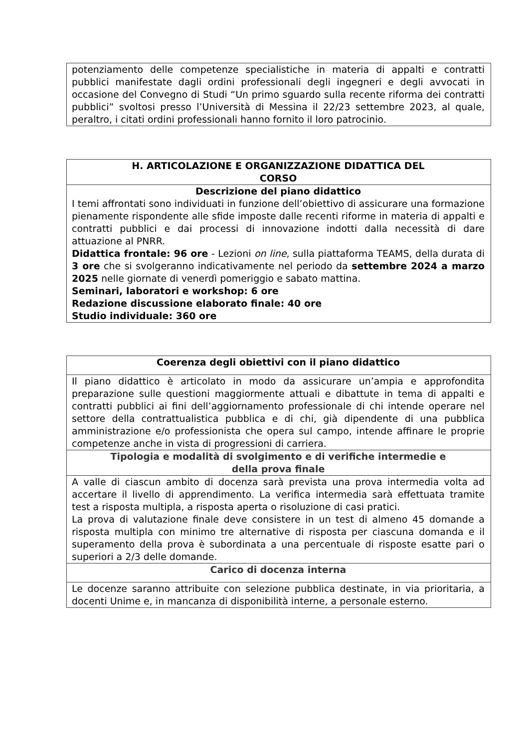| potenziamento delle competenze specialistiche in materia di appalti e contratti pubblici manifestate dagli ordini professionali degli ingegneri e degli avvocati in occasione del Convegno di Studi “Un primo sguardo sulla recente riforma dei contratti pubblici” svoltosi presso l’Università di Messina il 22/23 settembre 2023, al quale, peraltro, i citati ordini professionali hanno fornito il loro patrocinio. |
| H. ARTICOLAZIONE E ORGANIZZAZIONE DIDATTICA DEL CORSO |
| Descrizione del piano didattico I temi affrontati sono individuati in funzione dell’obiettivo di assicurare una formazione pienamente rispondente alle sfide imposte dalle recenti riforme in materia di appalti e contratti pubblici e dai processi di innovazione indotti dalla necessità di dare attuazione al PNRR. Didattica frontale: 96 ore - Lezioni on line , sulla piattaforma TEAMS, della durata di 3 ore che si svolgeranno indicativamente nel periodo da settembre 2024 a marzo 2025 nelle giornate di venerdì pomeriggio e sabato mattina. Seminari, laboratori e workshop: 6 ore Redazione discussione elaborato finale: 40 ore Studio individuale: 360 ore |
| Coerenza degli obiettivi con il piano didattico |
| Il piano didattico è articolato in modo da assicurare un’ampia e approfondita preparazione sulle questioni maggiormente attuali e dibattute in tema di appalti e contratti pubblici ai fini dell’aggiornamento professionale di chi intende operare nel settore della contrattualistica pubblica e di chi, già dipendente di una pubblica amministrazione e/o professionista che opera sul campo, intende affinare le proprie competenze anche in vista di progressioni di carriera. |
| Tipologia e modalità di svolgimento e di verifiche intermedie e della prova finale |
| A valle di ciascun ambito di docenza sarà prevista una prova intermedia volta ad accertare il livello di apprendimento. La verifica intermedia sarà effettuata tramite test a risposta multipla, a risposta aperta o risoluzione di casi pratici. La prova di valutazione finale deve consistere in un test di almeno 45 domande a risposta multipla con minimo tre alternative di risposta per ciascuna domanda e il superamento della prova è subordinata a una percentuale di risposte esatte pari o superiori a 2/3 delle domande. |
| Carico di docenza interna |
| Le docenze saranno attribuite con selezione pubblica destinate, in via prioritaria, a docenti Unime e, in mancanza di disponibilità interne, a personale esterno. |